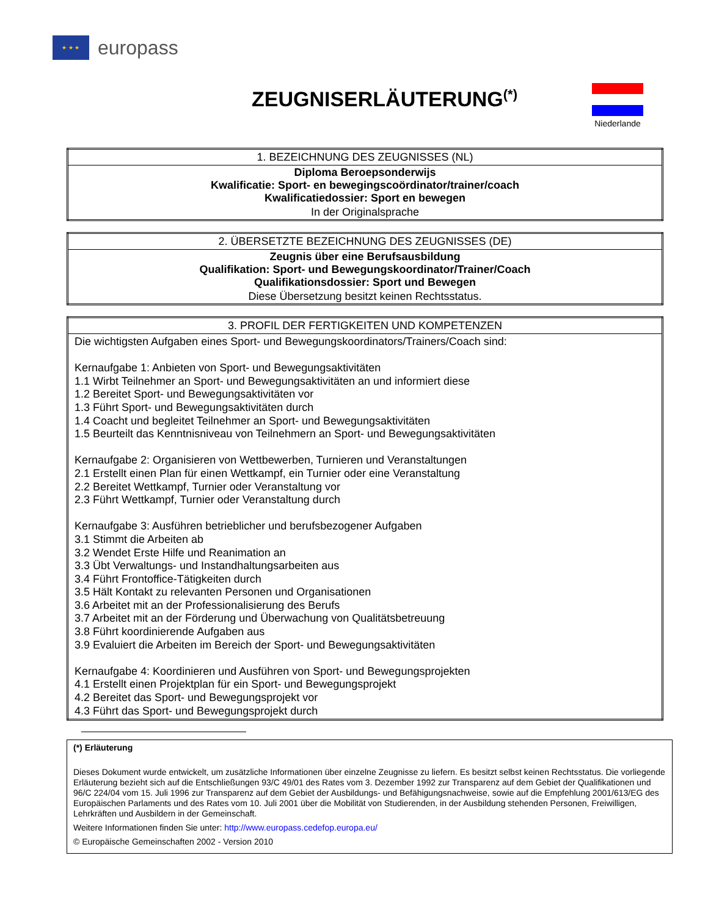★ ★ ★
europass
ZEUGNISERLÄUTERUNG<sup>(*)</sup>
Niederlande
| 1. BEZEICHNUNG DES ZEUGNISSES (NL) |
| --- |
| Diploma Beroepsonderwijs Kwalificatie: Sport- en bewegingscoördinator/trainer/coach Kwalificatiedossier: Sport en bewegen |
| In der Originalsprache |
| 2. ÜBERSETZTE BEZEICHNUNG DES ZEUGNISSES (DE) |
| --- |
| Zeugnis über eine Berufsausbildung Qualifikation: Sport- und Bewegungskoordinator/Trainer/Coach Qualifikationsdossier: Sport und Bewegen |
| Diese Übersetzung besitzt keinen Rechtsstatus. |
| 3. PROFIL DER FERTIGKEITEN UND KOMPETENZEN |
| --- |
| Die wichtigsten Aufgaben eines Sport- und Bewegungskoordinators/Trainers/Coach sind: Kernaufgabe 1: Anbieten von Sport- und Bewegungsaktivitäten 1.1 Wirbt Teilnehmer an Sport- und Bewegungsaktivitäten an und informiert diese 1.2 Bereitet Sport- und Bewegungsaktivitäten vor 1.3 Führt Sport- und Bewegungsaktivitäten durch 1.4 Coacht und begleitet Teilnehmer an Sport- und Bewegungsaktivitäten 1.5 Beurteilt das Kenntnisniveau von Teilnehmern an Sport- und Bewegungsaktivitäten Kernaufgabe 2: Organisieren von Wettbewerben, Turnieren und Veranstaltungen 2.1 Erstellt einen Plan für einen Wettkampf, ein Turnier oder eine Veranstaltung 2.2 Bereitet Wettkampf, Turnier oder Veranstaltung vor 2.3 Führt Wettkampf, Turnier oder Veranstaltung durch Kernaufgabe 3: Ausführen betrieblicher und berufsbezogener Aufgaben 3.1 Stimmt die Arbeiten ab 3.2 Wendet Erste Hilfe und Reanimation an 3.3 Übt Verwaltungs- und Instandhaltungsarbeiten aus 3.4 Führt Frontoffice-Tätigkeiten durch 3.5 Hält Kontakt zu relevanten Personen und Organisationen 3.6 Arbeitet mit an der Professionalisierung des Berufs 3.7 Arbeitet mit an der Förderung und Überwachung von Qualitätsbetreuung 3.8 Führt koordinierende Aufgaben aus 3.9 Evaluiert die Arbeiten im Bereich der Sport- und Bewegungsaktivitäten Kernaufgabe 4: Koordinieren und Ausführen von Sport- und Bewegungsprojekten 4.1 Erstellt einen Projektplan für ein Sport- und Bewegungsprojekt 4.2 Bereitet das Sport- und Bewegungsprojekt vor 4.3 Führt das Sport- und Bewegungsprojekt durch |
(*) Erläuterung
Dieses Dokument wurde entwickelt, um zusätzliche Informationen über einzelne Zeugnisse zu liefern. Es besitzt selbst keinen Rechtsstatus. Die vorliegende Erläuterung bezieht sich auf die Entschließungen 93/C 49/01 des Rates vom 3. Dezember 1992 zur Transparenz auf dem Gebiet der Qualifikationen und 96/C 224/04 vom 15. Juli 1996 zur Transparenz auf dem Gebiet der Ausbildungs- und Befähigungsnachweise, sowie auf die Empfehlung 2001/613/EG des Europäischen Parlaments und des Rates vom 10. Juli 2001 über die Mobilität von Studierenden, in der Ausbildung stehenden Personen, Freiwilligen, Lehrkräften und Ausbildern in der Gemeinschaft.
Weitere Informationen finden Sie unter: http://www.europass.cedefop.europa.eu/
© Europäische Gemeinschaften 2002 - Version 2010